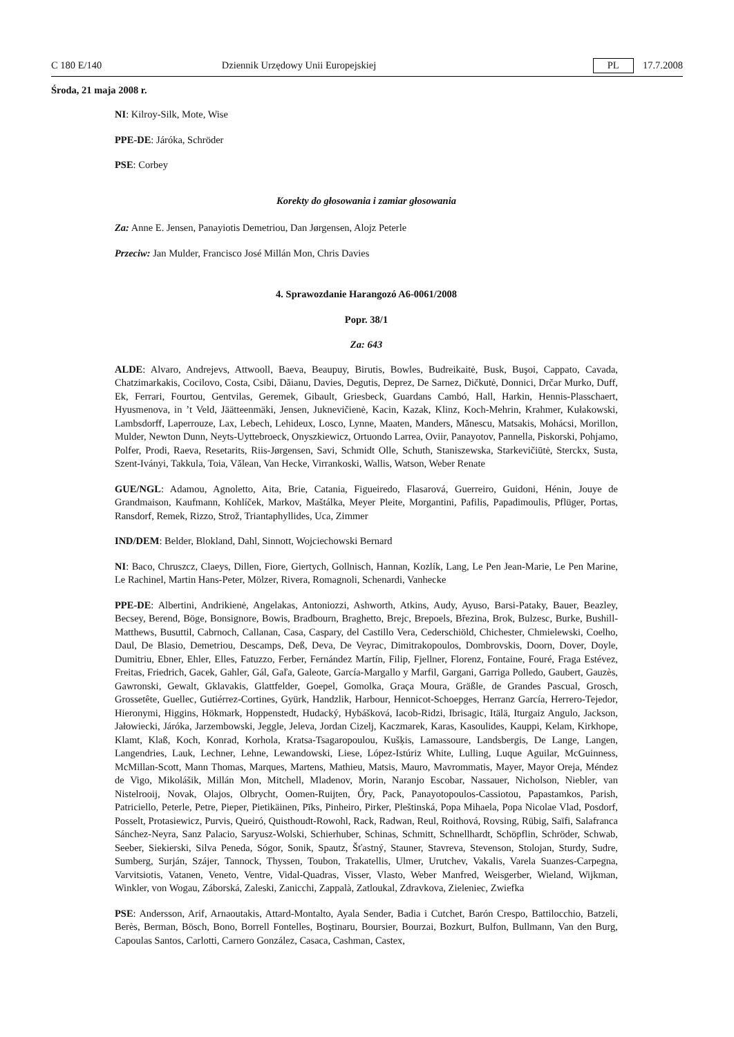C 180 E/140 Dziennik Urzędowy Unii Europejskiej PL 17.7.2008
Środa, 21 maja 2008 r.
NI: Kilroy-Silk, Mote, Wise
PPE-DE: Járóka, Schröder
PSE: Corbey
Korekty do głosowania i zamiar głosowania
Za: Anne E. Jensen, Panayiotis Demetriou, Dan Jørgensen, Alojz Peterle
Przeciw: Jan Mulder, Francisco José Millán Mon, Chris Davies
4. Sprawozdanie Harangozó A6-0061/2008
Popr. 38/1
Za: 643
ALDE: Alvaro, Andrejevs, Attwooll, Baeva, Beaupuy, Birutis, Bowles, Budreikaitė, Busk, Buşoi, Cappato, Cavada, Chatzimarkakis, Cocilovo, Costa, Csibi, Dăianu, Davies, Degutis, Deprez, De Sarnez, Dičkutė, Donnici, Drčar Murko, Duff, Ek, Ferrari, Fourtou, Gentvilas, Geremek, Gibault, Griesbeck, Guardans Cambó, Hall, Harkin, Hennis-Plasschaert, Hyusmenova, in ’t Veld, Jäätteenmäki, Jensen, Juknevičienė, Kacin, Kazak, Klinz, Koch-Mehrin, Krahmer, Kułakowski, Lambsdorff, Laperrouze, Lax, Lebech, Lehideux, Losco, Lynne, Maaten, Manders, Mănescu, Matsakis, Mohácsi, Morillon, Mulder, Newton Dunn, Neyts-Uyttebroeck, Onyszkiewicz, Ortuondo Larrea, Oviir, Panayotov, Pannella, Piskorski, Pohjamo, Polfer, Prodi, Raeva, Resetarits, Riis-Jørgensen, Savi, Schmidt Olle, Schuth, Staniszewska, Starkevičiūtė, Sterckx, Susta, Szent-Iványi, Takkula, Toia, Vălean, Van Hecke, Virrankoski, Wallis, Watson, Weber Renate
GUE/NGL: Adamou, Agnoletto, Aita, Brie, Catania, Figueiredo, Flasarová, Guerreiro, Guidoni, Hénin, Jouye de Grandmaison, Kaufmann, Kohlíček, Markov, Maštálka, Meyer Pleite, Morgantini, Pafilis, Papadimoulis, Pflüger, Portas, Ransdorf, Remek, Rizzo, Strož, Triantaphyllides, Uca, Zimmer
IND/DEM: Belder, Blokland, Dahl, Sinnott, Wojciechowski Bernard
NI: Baco, Chruszcz, Claeys, Dillen, Fiore, Giertych, Gollnisch, Hannan, Kozlík, Lang, Le Pen Jean-Marie, Le Pen Marine, Le Rachinel, Martin Hans-Peter, Mölzer, Rivera, Romagnoli, Schenardi, Vanhecke
PPE-DE: Albertini, Andrikienė, Angelakas, Antoniozzi, Ashworth, Atkins, Audy, Ayuso, Barsi-Pataky, Bauer, Beazley, Becsey, Berend, Böge, Bonsignore, Bowis, Bradbourn, Braghetto, Brejc, Brepoels, Březina, Brok, Bulzesc, Burke, Bushill-Matthews, Busuttil, Cabrnoch, Callanan, Casa, Caspary, del Castillo Vera, Cederschiöld, Chichester, Chmielewski, Coelho, Daul, De Blasio, Demetriou, Descamps, Deß, Deva, De Veyrac, Dimitrakopoulos, Dombrovskis, Doorn, Dover, Doyle, Dumitriu, Ebner, Ehler, Elles, Fatuzzo, Ferber, Fernández Martín, Filip, Fjellner, Florenz, Fontaine, Fouré, Fraga Estévez, Freitas, Friedrich, Gacek, Gahler, Gál, Gaľa, Galeote, García-Margallo y Marfil, Gargani, Garriga Polledo, Gaubert, Gauzès, Gawronski, Gewalt, Gklavakis, Glattfelder, Goepel, Gomolka, Graça Moura, Gräßle, de Grandes Pascual, Grosch, Grossetête, Guellec, Gutiérrez-Cortines, Gyürk, Handzlik, Harbour, Hennicot-Schoepges, Herranz García, Herrero-Tejedor, Hieronymi, Higgins, Hökmark, Hoppenstedt, Hudacký, Hybášková, Iacob-Ridzi, Ibrisagic, Itälä, Iturgaiz Angulo, Jackson, Jałowiecki, Járóka, Jarzembowski, Jeggle, Jeleva, Jordan Cizelj, Kaczmarek, Karas, Kasoulides, Kauppi, Kelam, Kirkhope, Klamt, Klaß, Koch, Konrad, Korhola, Kratsa-Tsagaropoulou, Kušķis, Lamassoure, Landsbergis, De Lange, Langen, Langendries, Lauk, Lechner, Lehne, Lewandowski, Liese, López-Istúriz White, Lulling, Luque Aguilar, McGuinness, McMillan-Scott, Mann Thomas, Marques, Martens, Mathieu, Matsis, Mauro, Mavrommatis, Mayer, Mayor Oreja, Méndez de Vigo, Mikolášik, Millán Mon, Mitchell, Mladenov, Morin, Naranjo Escobar, Nassauer, Nicholson, Niebler, van Nistelrooij, Novak, Olajos, Olbrycht, Oomen-Ruijten, Őry, Pack, Panayotopoulos-Cassiotou, Papastamkos, Parish, Patriciello, Peterle, Petre, Pieper, Pietikäinen, Pīks, Pinheiro, Pirker, Pleštinská, Popa Mihaela, Popa Nicolae Vlad, Posdorf, Posselt, Protasiewicz, Purvis, Queiró, Quisthoudt-Rowohl, Rack, Radwan, Reul, Roithová, Rovsing, Rübig, Saïfi, Salafranca Sánchez-Neyra, Sanz Palacio, Saryusz-Wolski, Schierhuber, Schinas, Schmitt, Schnellhardt, Schöpflin, Schröder, Schwab, Seeber, Siekierski, Silva Peneda, Sógor, Sonik, Spautz, Šťastný, Stauner, Stavreva, Stevenson, Stolojan, Sturdy, Sudre, Sumberg, Surján, Szájer, Tannock, Thyssen, Toubon, Trakatellis, Ulmer, Urutchev, Vakalis, Varela Suanzes-Carpegna, Varvitsiotis, Vatanen, Veneto, Ventre, Vidal-Quadras, Visser, Vlasto, Weber Manfred, Weisgerber, Wieland, Wijkman, Winkler, von Wogau, Záborská, Zaleski, Zanicchi, Zappalà, Zatloukal, Zdravkova, Zieleniec, Zwiefka
PSE: Andersson, Arif, Arnaoutakis, Attard-Montalto, Ayala Sender, Badia i Cutchet, Barón Crespo, Battilocchio, Batzeli, Berès, Berman, Bösch, Bono, Borrell Fontelles, Boştinaru, Boursier, Bourzai, Bozkurt, Bulfon, Bullmann, Van den Burg, Capoulas Santos, Carlotti, Carnero González, Casaca, Cashman, Castex,